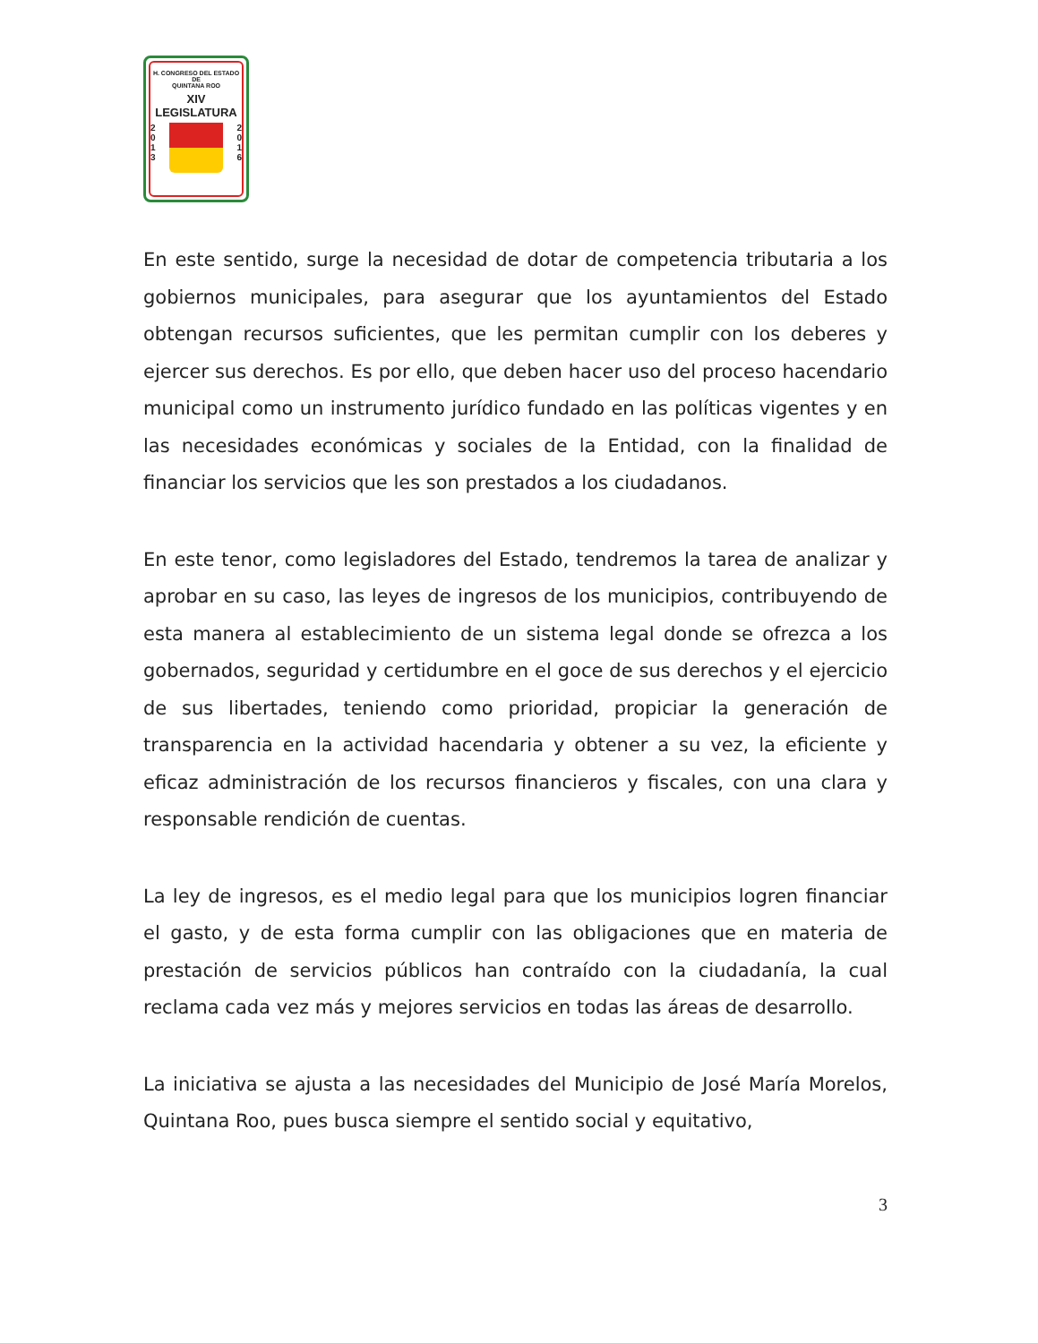H. CONGRESO DEL ESTADO
DE
QUINTANA ROO
XIV LEGISLATURA
2
0
1
3
2
0
1
6
En este sentido, surge la necesidad de dotar de competencia tributaria a los gobiernos municipales, para asegurar que los ayuntamientos del Estado obtengan recursos suficientes, que les permitan cumplir con los deberes y ejercer sus derechos. Es por ello, que deben hacer uso del proceso hacendario municipal como un instrumento jurídico fundado en las políticas vigentes y en las necesidades económicas y sociales de la Entidad, con la finalidad de financiar los servicios que les son prestados a los ciudadanos.
En este tenor, como legisladores del Estado, tendremos la tarea de analizar y aprobar en su caso, las leyes de ingresos de los municipios, contribuyendo de esta manera al establecimiento de un sistema legal donde se ofrezca a los gobernados, seguridad y certidumbre en el goce de sus derechos y el ejercicio de sus libertades, teniendo como prioridad, propiciar la generación de transparencia en la actividad hacendaria y obtener a su vez, la eficiente y eficaz administración de los recursos financieros y fiscales, con una clara y responsable rendición de cuentas.
La ley de ingresos, es el medio legal para que los municipios logren financiar el gasto, y de esta forma cumplir con las obligaciones que en materia de prestación de servicios públicos han contraído con la ciudadanía, la cual reclama cada vez más y mejores servicios en todas las áreas de desarrollo.
La iniciativa se ajusta a las necesidades del Municipio de José María Morelos, Quintana Roo, pues busca siempre el sentido social y equitativo,
3